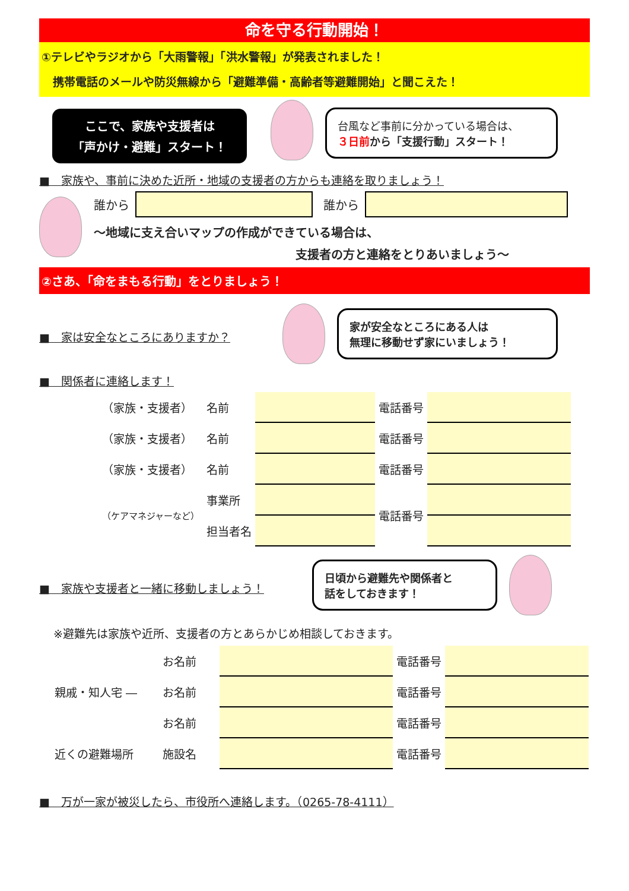命を守る行動開始！
①テレビやラジオから「大雨警報」「洪水警報」が発表されました！
　携帯電話のメールや防災無線から「避難準備・高齢者等避難開始」と聞こえた！
ここで、家族や支援者は
「声かけ・避難」スタート！
台風など事前に分かっている場合は、
３日前から「支援行動」スタート！
■　家族や、事前に決めた近所・地域の支援者の方からも連絡を取りましょう！
誰から 誰から
～地域に支え合いマップの作成ができている場合は、
支援者の方と連絡をとりあいましょう～
②さあ、「命をまもる行動」をとりましょう！
■　家は安全なところにありますか？
家が安全なところにある人は
無理に移動せず家にいましょう！
■　関係者に連絡します！
| （家族・支援者） | 名前 | | 電話番号 | |
| （家族・支援者） | 名前 | | 電話番号 | |
| （家族・支援者） | 名前 | | 電話番号 | |
| （ケアマネジャーなど） | 事業所 | | 電話番号 | |
| | 担当者名 | | | |
■　家族や支援者と一緒に移動しましょう！
日頃から避難先や関係者と
話をしておきます！
※避難先は家族や近所、支援者の方とあらかじめ相談しておきます。
| 親戚・知人宅 ― | お名前 | | 電話番号 | |
| | お名前 | | 電話番号 | |
| | お名前 | | 電話番号 | |
| 近くの避難場所 | 施設名 | | 電話番号 | |
■　万が一家が被災したら、市役所へ連絡します。（0265-78-4111）